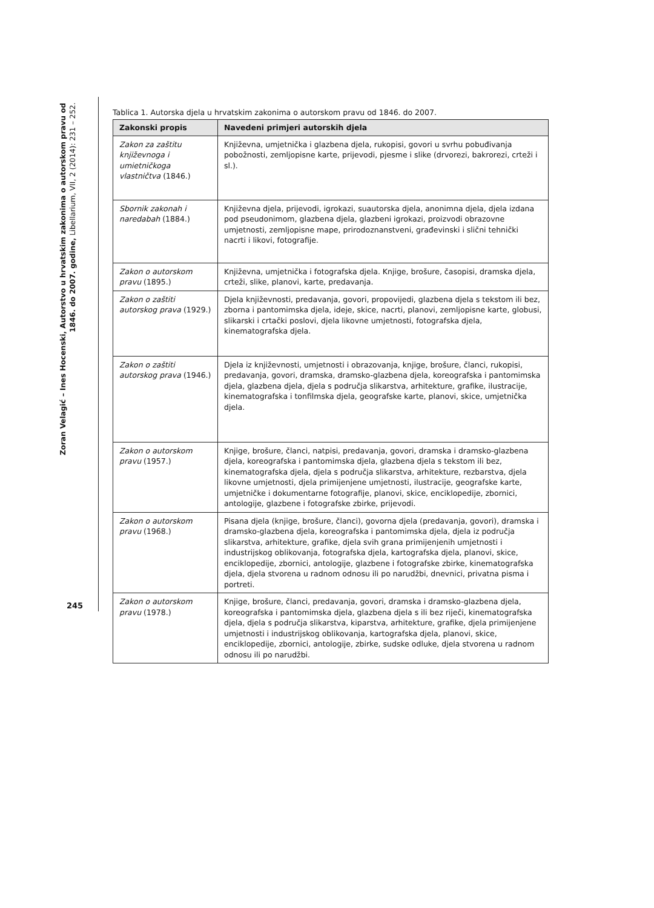Zoran Velagić – Ines Hocenski, Autorstvo u hrvatskim zakonima o autorskom pravu od 1846. do 2007. godine, Libellarium, VII, 2 (2014): 231 – 252.
245
Tablica 1. Autorska djela u hrvatskim zakonima o autorskom pravu od 1846. do 2007.
| Zakonski propis | Navedeni primjeri autorskih djela |
| --- | --- |
| Zakon za zaštitu književnoga i umietničkoga vlastničtva (1846.) | Književna, umjetnička i glazbena djela, rukopisi, govori u svrhu pobuđivanja pobožnosti, zemljopisne karte, prijevodi, pjesme i slike (drvorezi, bakrorezi, crteži i sl.). |
| Sbornik zakonah i naredabah (1884.) | Književna djela, prijevodi, igrokazi, suautorska djela, anonimna djela, djela izdana pod pseudonimom, glazbena djela, glazbeni igrokazi, proizvodi obrazovne umjetnosti, zemljopisne mape, prirodoznanstveni, građevinski i slični tehnički nacrti i likovi, fotografije. |
| Zakon o autorskom pravu (1895.) | Književna, umjetnička i fotografska djela. Knjige, brošure, časopisi, dramska djela, crteži, slike, planovi, karte, predavanja. |
| Zakon o zaštiti autorskog prava (1929.) | Djela književnosti, predavanja, govori, propovijedi, glazbena djela s tekstom ili bez, zborna i pantomimska djela, ideje, skice, nacrti, planovi, zemljopisne karte, globusi, slikarski i crtački poslovi, djela likovne umjetnosti, fotografska djela, kinematografska djela. |
| Zakon o zaštiti autorskog prava (1946.) | Djela iz književnosti, umjetnosti i obrazovanja, knjige, brošure, članci, rukopisi, predavanja, govori, dramska, dramsko-glazbena djela, koreografska i pantomimska djela, glazbena djela, djela s područja slikarstva, arhitekture, grafike, ilustracije, kinematografska i tonfilmska djela, geografske karte, planovi, skice, umjetnička djela. |
| Zakon o autorskom pravu (1957.) | Knjige, brošure, članci, natpisi, predavanja, govori, dramska i dramsko-glazbena djela, koreografska i pantomimska djela, glazbena djela s tekstom ili bez, kinematografska djela, djela s područja slikarstva, arhitekture, rezbarstva, djela likovne umjetnosti, djela primijenjene umjetnosti, ilustracije, geografske karte, umjetničke i dokumentarne fotografije, planovi, skice, enciklopedije, zbornici, antologije, glazbene i fotografske zbirke, prijevodi. |
| Zakon o autorskom pravu (1968.) | Pisana djela (knjige, brošure, članci), govorna djela (predavanja, govori), dramska i dramsko-glazbena djela, koreografska i pantomimska djela, djela iz područja slikarstva, arhitekture, grafike, djela svih grana primijenjenih umjetnosti i industrijskog oblikovanja, fotografska djela, kartografska djela, planovi, skice, enciklopedije, zbornici, antologije, glazbene i fotografske zbirke, kinematografska djela, djela stvorena u radnom odnosu ili po narudžbi, dnevnici, privatna pisma i portreti. |
| Zakon o autorskom pravu (1978.) | Knjige, brošure, članci, predavanja, govori, dramska i dramsko-glazbena djela, koreografska i pantomimska djela, glazbena djela s ili bez riječi, kinematografska djela, djela s područja slikarstva, kiparstva, arhitekture, grafike, djela primijenjene umjetnosti i industrijskog oblikovanja, kartografska djela, planovi, skice, enciklopedije, zbornici, antologije, zbirke, sudske odluke, djela stvorena u radnom odnosu ili po narudžbi. |